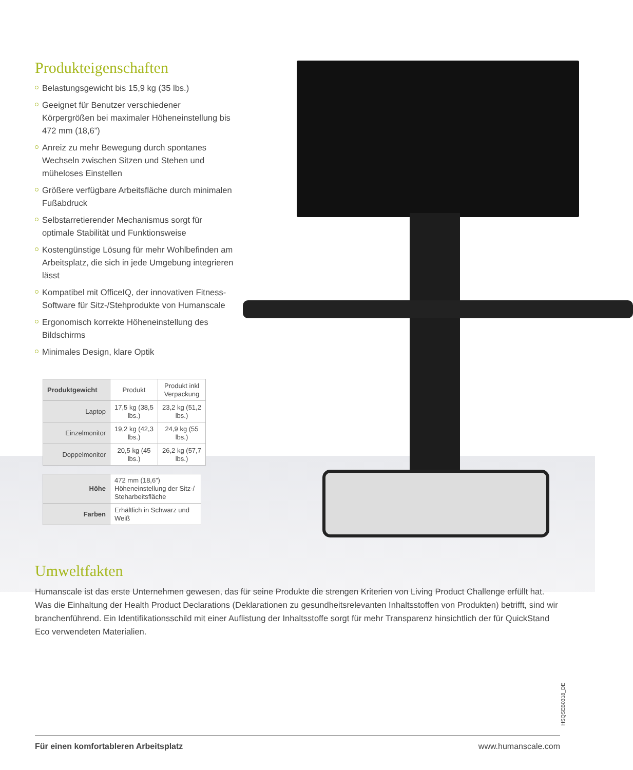Produkteigenschaften
Belastungsgewicht bis 15,9 kg (35 lbs.)
Geeignet für Benutzer verschiedener Körpergrößen bei maximaler Höheneinstellung bis 472 mm (18,6”)
Anreiz zu mehr Bewegung durch spontanes Wechseln zwischen Sitzen und Stehen und müheloses Einstellen
Größere verfügbare Arbeitsfläche durch minimalen Fußabdruck
Selbstarretierender Mechanismus sorgt für optimale Stabilität und Funktionsweise
Kostengünstige Lösung für mehr Wohlbefinden am Arbeitsplatz, die sich in jede Umgebung integrieren lässt
Kompatibel mit OfficeIQ, der innovativen Fitness-Software für Sitz-/Stehprodukte von Humanscale
Ergonomisch korrekte Höheneinstellung des Bildschirms
Minimales Design, klare Optik
| Produktgewicht | Produkt | Produkt inkl Verpackung |
| Laptop | 17,5 kg (38,5 lbs.) | 23,2 kg (51,2 lbs.) |
| Einzelmonitor | 19,2 kg (42,3 lbs.) | 24,9 kg (55 lbs.) |
| Doppelmonitor | 20,5 kg (45 lbs.) | 26,2 kg (57,7 lbs.) |
| Höhe | 472 mm (18,6”) Höheneinstellung der Sitz-/ Steharbeitsfläche |
| Farben | Erhältlich in Schwarz und Weiß |
Umweltfakten
Humanscale ist das erste Unternehmen gewesen, das für seine Produkte die strengen Kriterien von Living Product Challenge erfüllt hat. Was die Einhaltung der Health Product Declarations (Deklarationen zu gesundheitsrelevanten Inhaltsstoffen von Produkten) betrifft, sind wir branchenführend. Ein Identifikationsschild mit einer Auflistung der Inhaltsstoffe sorgt für mehr Transparenz hinsichtlich der für QuickStand Eco verwendeten Materialien.
HSQSEB0318_DE
Für einen komfortableren Arbeitsplatz www.humanscale.com